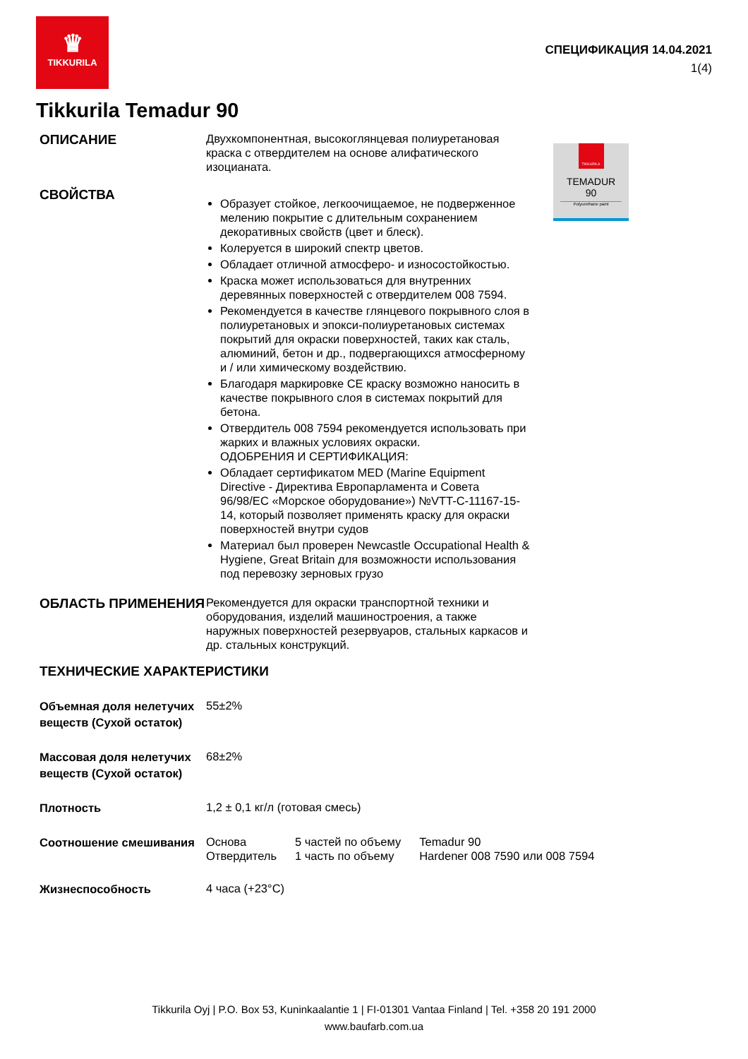♛
TIKKURILA
СПЕЦИФИКАЦИЯ 14.04.2021
1(4)
Tikkurila Temadur 90
TIKKURILA
TEMADUR
90
Polyurethane paint
ОПИСАНИЕ
Двухкомпонентная, высокоглянцевая полиуретановая краска с отвердителем на основе алифатического изоцианата.
СВОЙСТВА
Образует стойкое, легкоочищаемое, не подверженное мелению покрытие с длительным сохранением декоративных свойств (цвет и блеск).
Колеруется в широкий спектр цветов.
Обладает отличной атмосферо- и износостойкостью.
Краска может использоваться для внутренних деревянных поверхностей с отвердителем 008 7594.
Рекомендуется в качестве глянцевого покрывного слоя в полиуретановых и эпокси-полиуретановых системах покрытий для окраски поверхностей, таких как сталь, алюминий, бетон и др., подвергающихся атмосферному и / или химическому воздействию.
Благодаря маркировке CE краску возможно наносить в качестве покрывного слоя в системах покрытий для бетона.
Отвердитель 008 7594 рекомендуется использовать при жарких и влажных условиях окраски.
ОДОБРЕНИЯ И СЕРТИФИКАЦИЯ:
Обладает сертификатом MED (Marine Equipment Directive - Директива Европарламента и Совета 96/98/EC «Морское оборудование») №VTT-C-11167-15-14, который позволяет применять краску для окраски поверхностей внутри судов
Материал был проверен Newcastle Occupational Health & Hygiene, Great Britain для возможности использования под перевозку зерновых грузо
ОБЛАСТЬ ПРИМЕНЕНИЯ
Рекомендуется для окраски транспортной техники и оборудования, изделий машиностроения, а также наружных поверхностей резервуаров, стальных каркасов и др. стальных конструкций.
ТЕХНИЧЕСКИЕ ХАРАКТЕРИСТИКИ
Объемная доля нелетучих веществ (Сухой остаток)
55±2%
Массовая доля нелетучих веществ (Сухой остаток)
68±2%
Плотность
1,2 ± 0,1 кг/л (готовая смесь)
Соотношение смешивания
| Основа | 5 частей по объему | Temadur 90 |
| Отвердитель | 1 часть по объему | Hardener 008 7590 или 008 7594 |
Жизнеспособность
4 часа (+23°C)
Tikkurila Oyj | P.O. Box 53, Kuninkaalantie 1 | FI-01301 Vantaa Finland | Tel. +358 20 191 2000
www.baufarb.com.ua